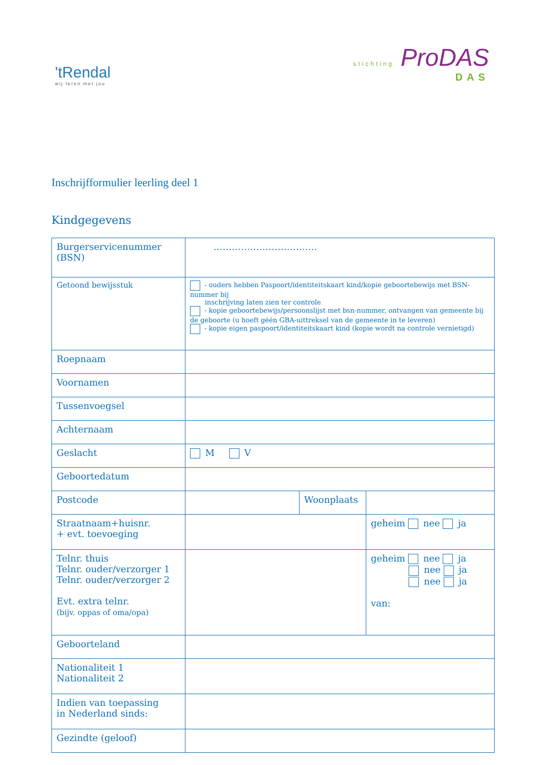'tRendal
wij leren met jou
stichting ProDAS
DAS
Inschrijfformulier leerling deel 1
Kindgegevens
| Burgerservicenummer (BSN) | ……………………………. | | |
| Getoond bewijsstuk | - ouders hebben Paspoort/identiteitskaart kind/kopie geboortebewijs met BSN-nummer bij inschrijving laten zien ter controle - kopie geboortebewijs/persoonslijst met bsn-nummer, ontvangen van gemeente bij de geboorte (u hoeft géén GBA-uittreksel van de gemeente in te leveren) - kopie eigen paspoort/identiteitskaart kind (kopie wordt na controle vernietigd) | | |
| Roepnaam | | | |
| Voornamen | | | |
| Tussenvoegsel | | | |
| Achternaam | | | |
| Geslacht | M V | | |
| Geboortedatum | | | |
| Postcode | | Woonplaats | |
| Straatnaam+huisnr. + evt. toevoeging | | | geheim nee ja |
| Telnr. thuis Telnr. ouder/verzorger 1 Telnr. ouder/verzorger 2 Evt. extra telnr. (bijv. oppas of oma/opa) | | | geheim nee ja nee ja nee ja van: |
| Geboorteland | | | |
| Nationaliteit 1 Nationaliteit 2 | | | |
| Indien van toepassing in Nederland sinds: | | | |
| Gezindte (geloof) | | | |